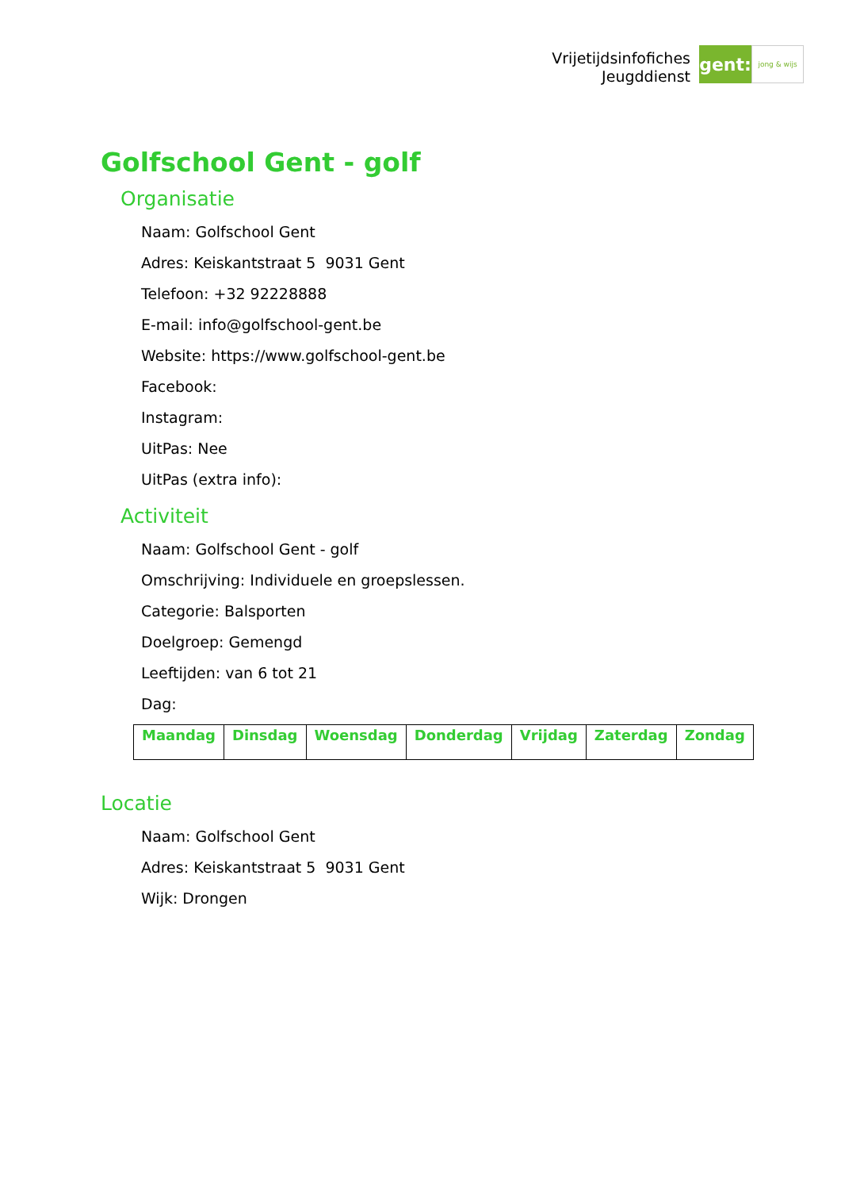Vrijetijdsinfofiches
Jeugddienst
gent:
jong & wijs
Golfschool Gent - golf
Organisatie
Naam: Golfschool Gent
Adres: Keiskantstraat 5 9031 Gent
Telefoon: +32 92228888
E-mail: info@golfschool-gent.be
Website: https://www.golfschool-gent.be
Facebook:
Instagram:
UitPas: Nee
UitPas (extra info):
Activiteit
Naam: Golfschool Gent - golf
Omschrijving: Individuele en groepslessen.
Categorie: Balsporten
Doelgroep: Gemengd
Leeftijden: van 6 tot 21
Dag:
| Maandag | Dinsdag | Woensdag | Donderdag | Vrijdag | Zaterdag | Zondag |
| --- | --- | --- | --- | --- | --- | --- |
Locatie
Naam: Golfschool Gent
Adres: Keiskantstraat 5 9031 Gent
Wijk: Drongen